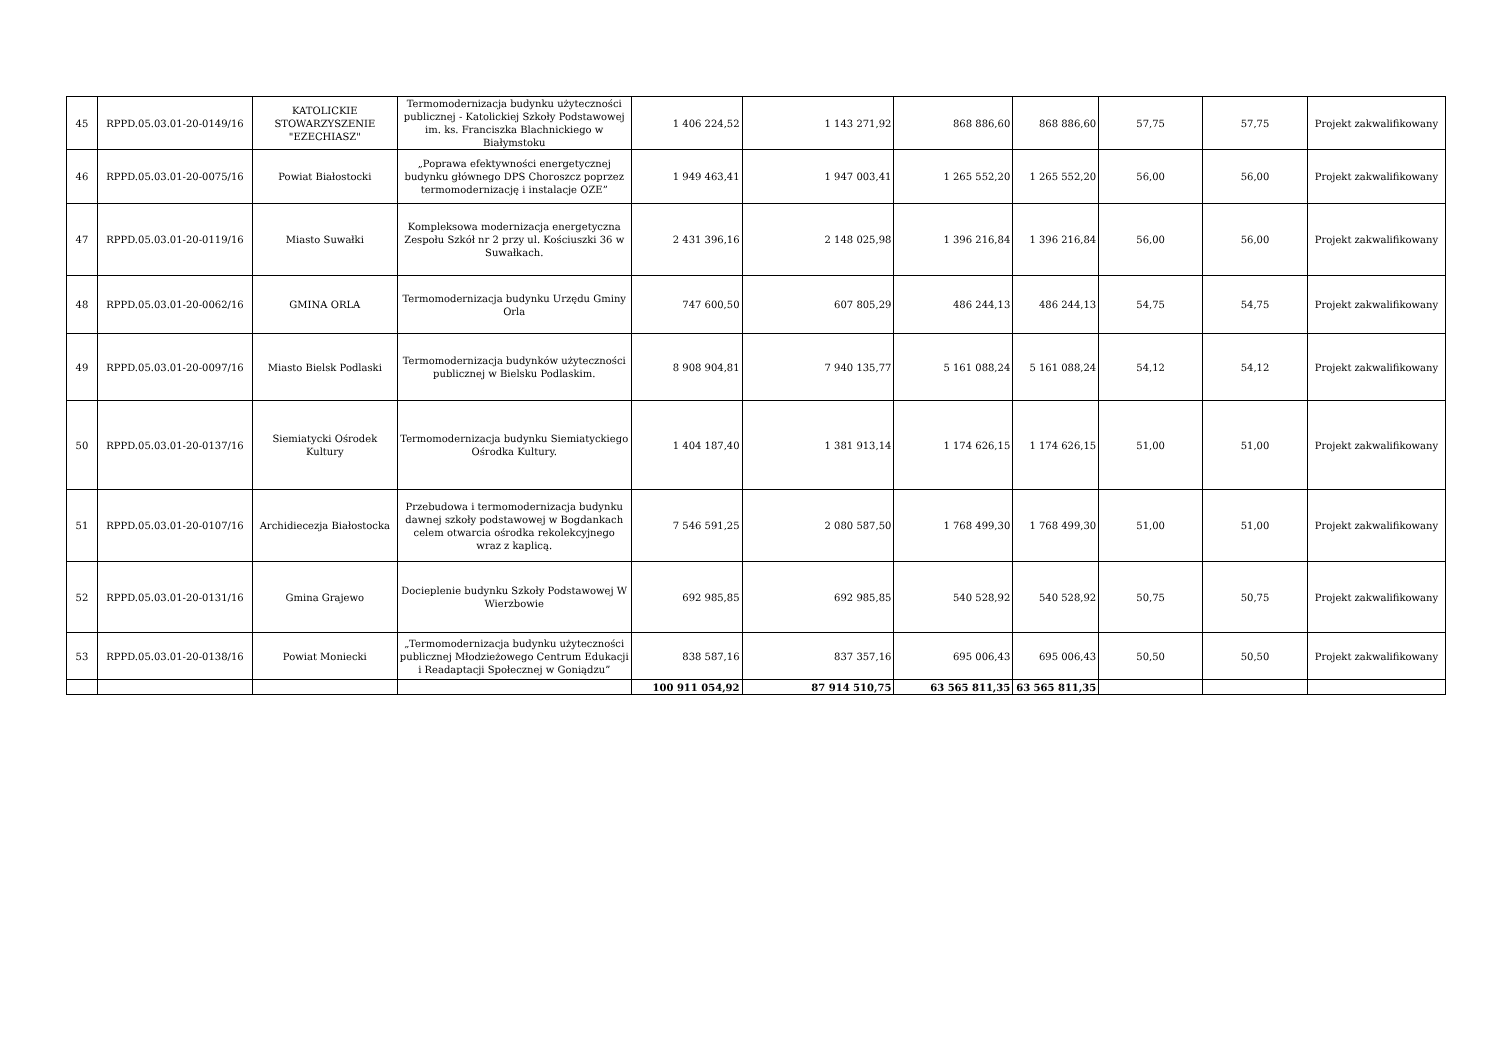| 45 | RPPD.05.03.01-20-0149/16 | KATOLICKIE STOWARZYSZENIE "EZECHIASZ" | Termomodernizacja budynku użyteczności publicznej - Katolickiej Szkoły Podstawowej im. ks. Franciszka Blachnickiego w Białymstoku | 1 406 224,52 | 1 143 271,92 | 868 886,60 | 868 886,60 | 57,75 | 57,75 | Projekt zakwalifikowany |
| 46 | RPPD.05.03.01-20-0075/16 | Powiat Białostocki | „Poprawa efektywności energetycznej budynku głównego DPS Choroszcz poprzez termomodernizację i instalacje OZE” | 1 949 463,41 | 1 947 003,41 | 1 265 552,20 | 1 265 552,20 | 56,00 | 56,00 | Projekt zakwalifikowany |
| 47 | RPPD.05.03.01-20-0119/16 | Miasto Suwałki | Kompleksowa modernizacja energetyczna Zespołu Szkół nr 2 przy ul. Kościuszki 36 w Suwałkach. | 2 431 396,16 | 2 148 025,98 | 1 396 216,84 | 1 396 216,84 | 56,00 | 56,00 | Projekt zakwalifikowany |
| 48 | RPPD.05.03.01-20-0062/16 | GMINA ORLA | Termomodernizacja budynku Urzędu Gminy Orla | 747 600,50 | 607 805,29 | 486 244,13 | 486 244,13 | 54,75 | 54,75 | Projekt zakwalifikowany |
| 49 | RPPD.05.03.01-20-0097/16 | Miasto Bielsk Podlaski | Termomodernizacja budynków użyteczności publicznej w Bielsku Podlaskim. | 8 908 904,81 | 7 940 135,77 | 5 161 088,24 | 5 161 088,24 | 54,12 | 54,12 | Projekt zakwalifikowany |
| 50 | RPPD.05.03.01-20-0137/16 | Siemiatycki Ośrodek Kultury | Termomodernizacja budynku Siemiatyckiego Ośrodka Kultury. | 1 404 187,40 | 1 381 913,14 | 1 174 626,15 | 1 174 626,15 | 51,00 | 51,00 | Projekt zakwalifikowany |
| 51 | RPPD.05.03.01-20-0107/16 | Archidiecezja Białostocka | Przebudowa i termomodernizacja budynku dawnej szkoły podstawowej w Bogdankach celem otwarcia ośrodka rekolekcyjnego wraz z kaplicą. | 7 546 591,25 | 2 080 587,50 | 1 768 499,30 | 1 768 499,30 | 51,00 | 51,00 | Projekt zakwalifikowany |
| 52 | RPPD.05.03.01-20-0131/16 | Gmina Grajewo | Docieplenie budynku Szkoły Podstawowej W Wierzbowie | 692 985,85 | 692 985,85 | 540 528,92 | 540 528,92 | 50,75 | 50,75 | Projekt zakwalifikowany |
| 53 | RPPD.05.03.01-20-0138/16 | Powiat Moniecki | „Termomodernizacja budynku użyteczności publicznej Młodzieżowego Centrum Edukacji i Readaptacji Społecznej w Goniądzu” | 838 587,16 | 837 357,16 | 695 006,43 | 695 006,43 | 50,50 | 50,50 | Projekt zakwalifikowany |
| | | | | 100 911 054,92 | 87 914 510,75 | 63 565 811,35 | 63 565 811,35 | | | |